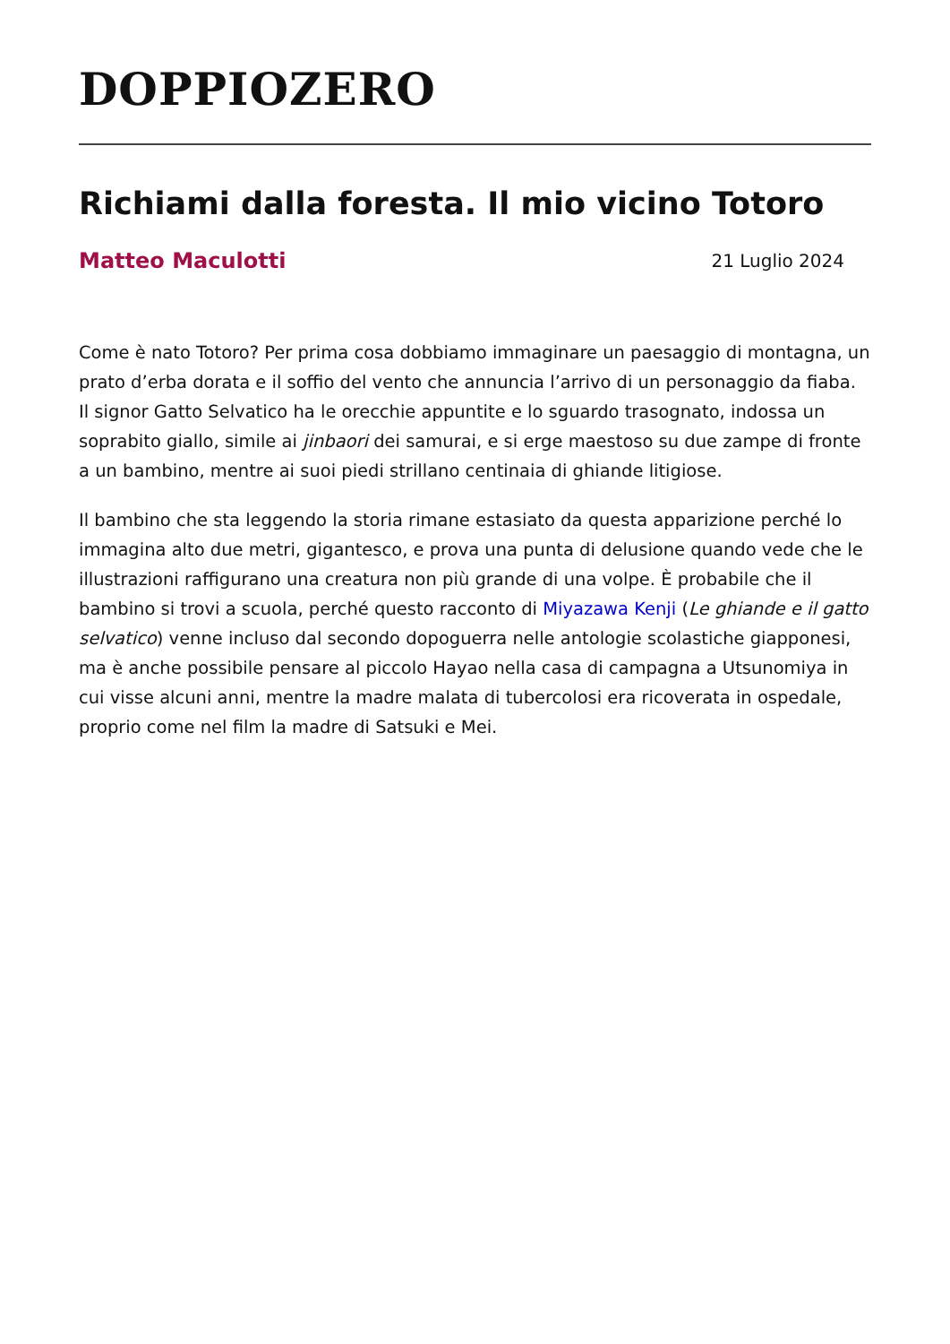DOPPIOZERO
Richiami dalla foresta. Il mio vicino Totoro
Matteo Maculotti 21 Luglio 2024
Come è nato Totoro? Per prima cosa dobbiamo immaginare un paesaggio di montagna, un prato d’erba dorata e il soffio del vento che annuncia l’arrivo di un personaggio da fiaba. Il signor Gatto Selvatico ha le orecchie appuntite e lo sguardo trasognato, indossa un soprabito giallo, simile ai jinbaori dei samurai, e si erge maestoso su due zampe di fronte a un bambino, mentre ai suoi piedi strillano centinaia di ghiande litigiose.
Il bambino che sta leggendo la storia rimane estasiato da questa apparizione perché lo immagina alto due metri, gigantesco, e prova una punta di delusione quando vede che le illustrazioni raffigurano una creatura non più grande di una volpe. È probabile che il bambino si trovi a scuola, perché questo racconto di Miyazawa Kenji (Le ghiande e il gatto selvatico) venne incluso dal secondo dopoguerra nelle antologie scolastiche giapponesi, ma è anche possibile pensare al piccolo Hayao nella casa di campagna a Utsunomiya in cui visse alcuni anni, mentre la madre malata di tubercolosi era ricoverata in ospedale, proprio come nel film la madre di Satsuki e Mei.